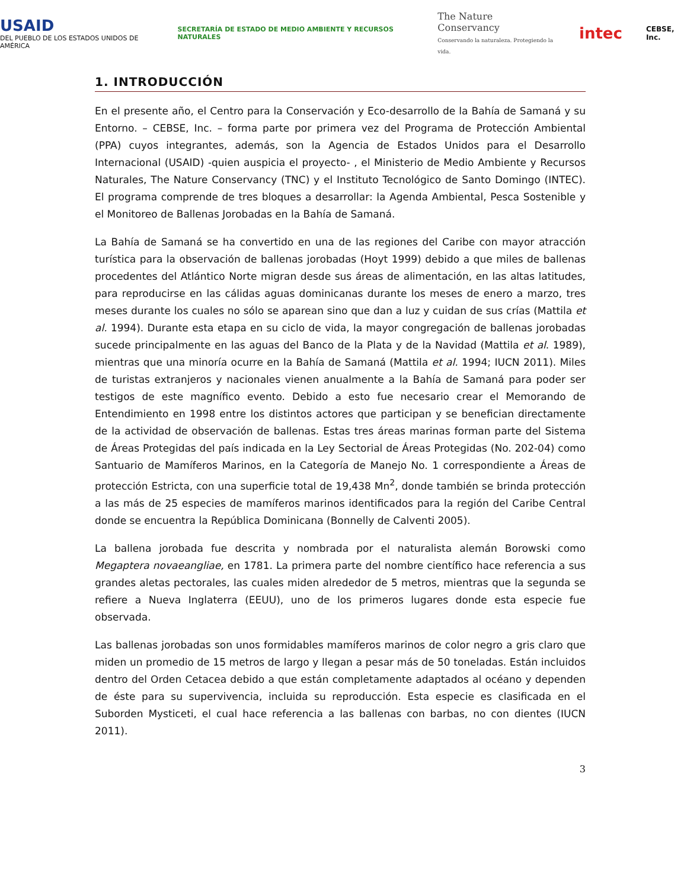USAID
DEL PUEBLO DE LOS ESTADOS UNIDOS DE AMÉRICA
SECRETARÍA DE ESTADO DE MEDIO AMBIENTE Y RECURSOS NATURALES
The Nature Conservancy
Conservando la naturaleza. Protegiendo la vida.
intec
CEBSE, Inc.
1. INTRODUCCIÓN
En el presente año, el Centro para la Conservación y Eco-desarrollo de la Bahía de Samaná y su Entorno. – CEBSE, Inc. – forma parte por primera vez del Programa de Protección Ambiental (PPA) cuyos integrantes, además, son la Agencia de Estados Unidos para el Desarrollo Internacional (USAID) -quien auspicia el proyecto- , el Ministerio de Medio Ambiente y Recursos Naturales, The Nature Conservancy (TNC) y el Instituto Tecnológico de Santo Domingo (INTEC). El programa comprende de tres bloques a desarrollar: la Agenda Ambiental, Pesca Sostenible y el Monitoreo de Ballenas Jorobadas en la Bahía de Samaná.
La Bahía de Samaná se ha convertido en una de las regiones del Caribe con mayor atracción turística para la observación de ballenas jorobadas (Hoyt 1999) debido a que miles de ballenas procedentes del Atlántico Norte migran desde sus áreas de alimentación, en las altas latitudes, para reproducirse en las cálidas aguas dominicanas durante los meses de enero a marzo, tres meses durante los cuales no sólo se aparean sino que dan a luz y cuidan de sus crías (Mattila et al. 1994). Durante esta etapa en su ciclo de vida, la mayor congregación de ballenas jorobadas sucede principalmente en las aguas del Banco de la Plata y de la Navidad (Mattila et al. 1989), mientras que una minoría ocurre en la Bahía de Samaná (Mattila et al. 1994; IUCN 2011). Miles de turistas extranjeros y nacionales vienen anualmente a la Bahía de Samaná para poder ser testigos de este magnífico evento. Debido a esto fue necesario crear el Memorando de Entendimiento en 1998 entre los distintos actores que participan y se benefician directamente de la actividad de observación de ballenas. Estas tres áreas marinas forman parte del Sistema de Áreas Protegidas del país indicada en la Ley Sectorial de Áreas Protegidas (No. 202-04) como Santuario de Mamíferos Marinos, en la Categoría de Manejo No. 1 correspondiente a Áreas de protección Estricta, con una superficie total de 19,438 Mn<sup>2</sup>, donde también se brinda protección a las más de 25 especies de mamíferos marinos identificados para la región del Caribe Central donde se encuentra la República Dominicana (Bonnelly de Calventi 2005).
La ballena jorobada fue descrita y nombrada por el naturalista alemán Borowski como Megaptera novaeangliae, en 1781. La primera parte del nombre científico hace referencia a sus grandes aletas pectorales, las cuales miden alrededor de 5 metros, mientras que la segunda se refiere a Nueva Inglaterra (EEUU), uno de los primeros lugares donde esta especie fue observada.
Las ballenas jorobadas son unos formidables mamíferos marinos de color negro a gris claro que miden un promedio de 15 metros de largo y llegan a pesar más de 50 toneladas. Están incluidos dentro del Orden Cetacea debido a que están completamente adaptados al océano y dependen de éste para su supervivencia, incluida su reproducción. Esta especie es clasificada en el Suborden Mysticeti, el cual hace referencia a las ballenas con barbas, no con dientes (IUCN 2011).
3